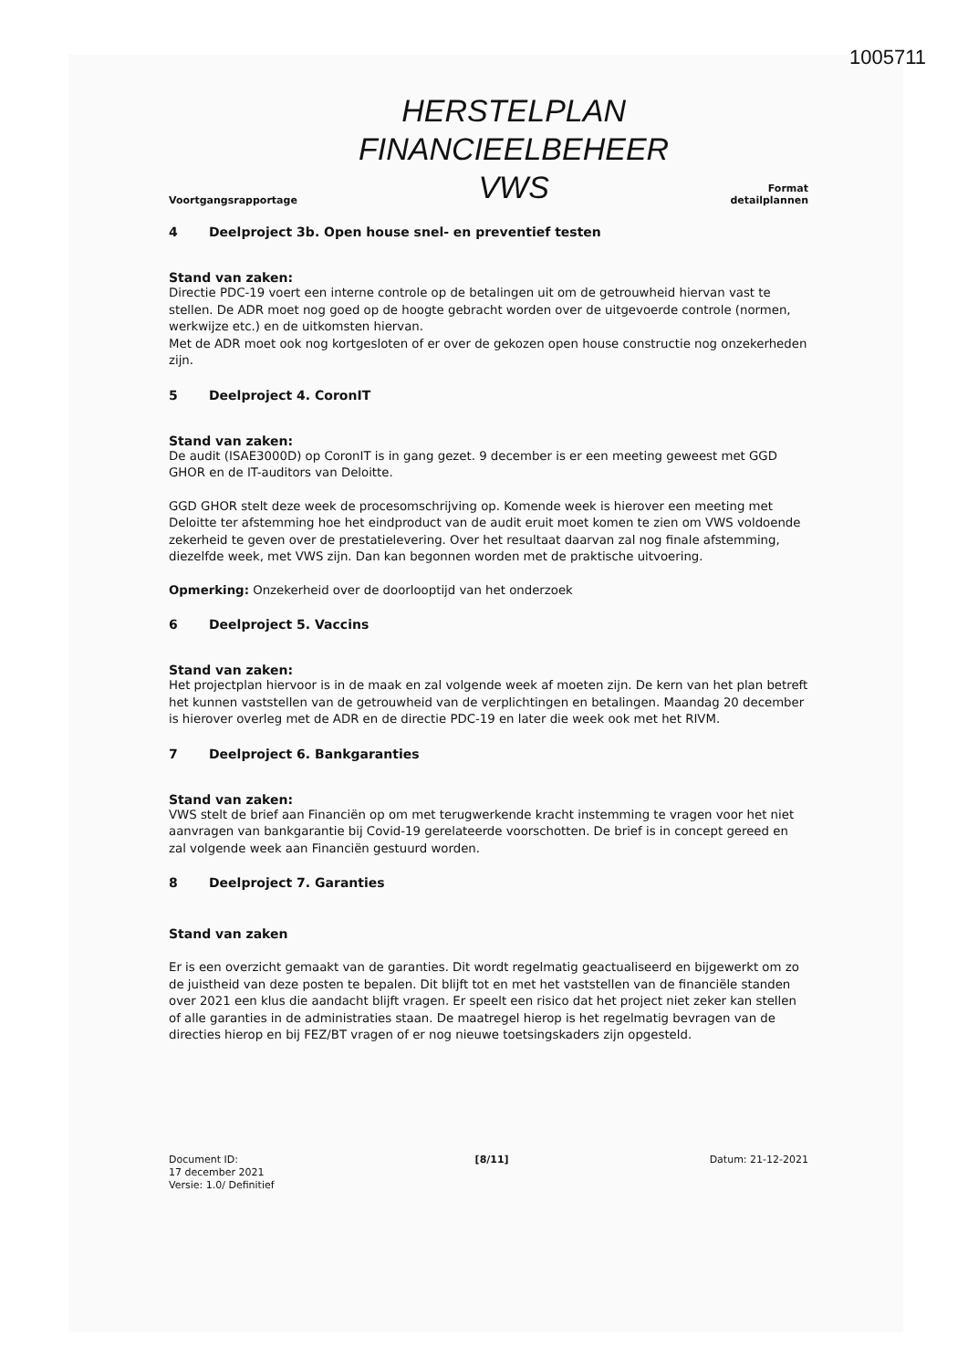1005711
Voortgangsrapportage
HERSTELPLAN
FINANCIEELBEHEER
VWS
Format
detailplannen
4 Deelproject 3b. Open house snel- en preventief testen
Stand van zaken:
Directie PDC-19 voert een interne controle op de betalingen uit om de getrouwheid hiervan vast te stellen. De ADR moet nog goed op de hoogte gebracht worden over de uitgevoerde controle (normen, werkwijze etc.) en de uitkomsten hiervan.
Met de ADR moet ook nog kortgesloten of er over de gekozen open house constructie nog onzekerheden zijn.
5 Deelproject 4. CoronIT
Stand van zaken:
De audit (ISAE3000D) op CoronIT is in gang gezet. 9 december is er een meeting geweest met GGD GHOR en de IT-auditors van Deloitte.
GGD GHOR stelt deze week de procesomschrijving op. Komende week is hierover een meeting met Deloitte ter afstemming hoe het eindproduct van de audit eruit moet komen te zien om VWS voldoende zekerheid te geven over de prestatielevering. Over het resultaat daarvan zal nog finale afstemming, diezelfde week, met VWS zijn. Dan kan begonnen worden met de praktische uitvoering.
Opmerking: Onzekerheid over de doorlooptijd van het onderzoek
6 Deelproject 5. Vaccins
Stand van zaken:
Het projectplan hiervoor is in de maak en zal volgende week af moeten zijn. De kern van het plan betreft het kunnen vaststellen van de getrouwheid van de verplichtingen en betalingen. Maandag 20 december is hierover overleg met de ADR en de directie PDC-19 en later die week ook met het RIVM.
7 Deelproject 6. Bankgaranties
Stand van zaken:
VWS stelt de brief aan Financiën op om met terugwerkende kracht instemming te vragen voor het niet aanvragen van bankgarantie bij Covid-19 gerelateerde voorschotten. De brief is in concept gereed en zal volgende week aan Financiën gestuurd worden.
8 Deelproject 7. Garanties
Stand van zaken
Er is een overzicht gemaakt van de garanties. Dit wordt regelmatig geactualiseerd en bijgewerkt om zo de juistheid van deze posten te bepalen. Dit blijft tot en met het vaststellen van de financiële standen over 2021 een klus die aandacht blijft vragen. Er speelt een risico dat het project niet zeker kan stellen of alle garanties in de administraties staan. De maatregel hierop is het regelmatig bevragen van de directies hierop en bij FEZ/BT vragen of er nog nieuwe toetsingskaders zijn opgesteld.
Document ID:
17 december 2021
Versie: 1.0/ Definitief
[8/11] Datum: 21-12-2021